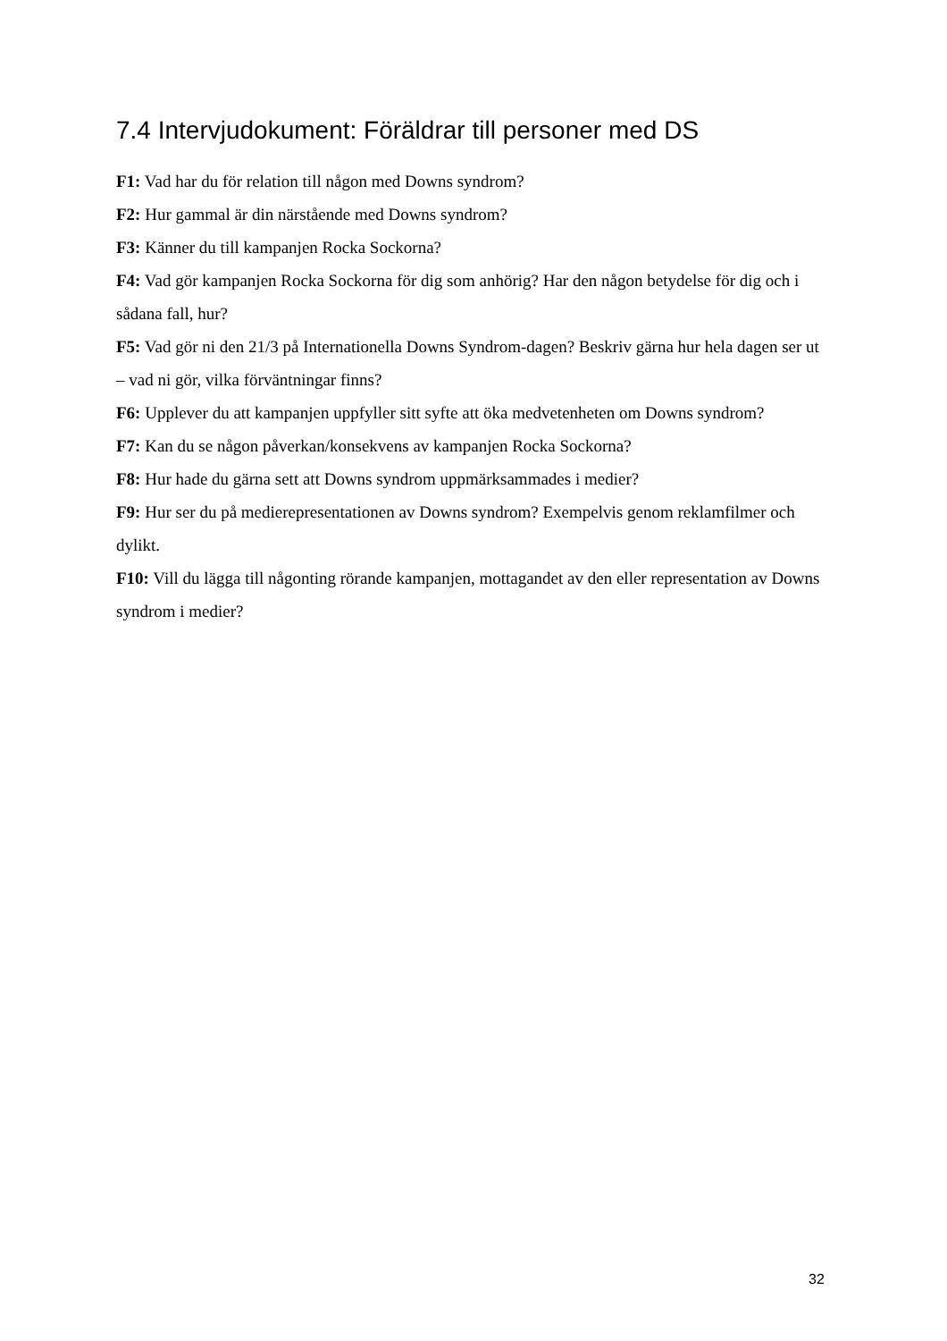7.4 Intervjudokument: Föräldrar till personer med DS
F1: Vad har du för relation till någon med Downs syndrom?
F2: Hur gammal är din närstående med Downs syndrom?
F3: Känner du till kampanjen Rocka Sockorna?
F4: Vad gör kampanjen Rocka Sockorna för dig som anhörig? Har den någon betydelse för dig och i sådana fall, hur?
F5: Vad gör ni den 21/3 på Internationella Downs Syndrom-dagen? Beskriv gärna hur hela dagen ser ut – vad ni gör, vilka förväntningar finns?
F6: Upplever du att kampanjen uppfyller sitt syfte att öka medvetenheten om Downs syndrom?
F7: Kan du se någon påverkan/konsekvens av kampanjen Rocka Sockorna?
F8: Hur hade du gärna sett att Downs syndrom uppmärksammades i medier?
F9: Hur ser du på medierepresentationen av Downs syndrom? Exempelvis genom reklamfilmer och dylikt.
F10: Vill du lägga till någonting rörande kampanjen, mottagandet av den eller representation av Downs syndrom i medier?
32